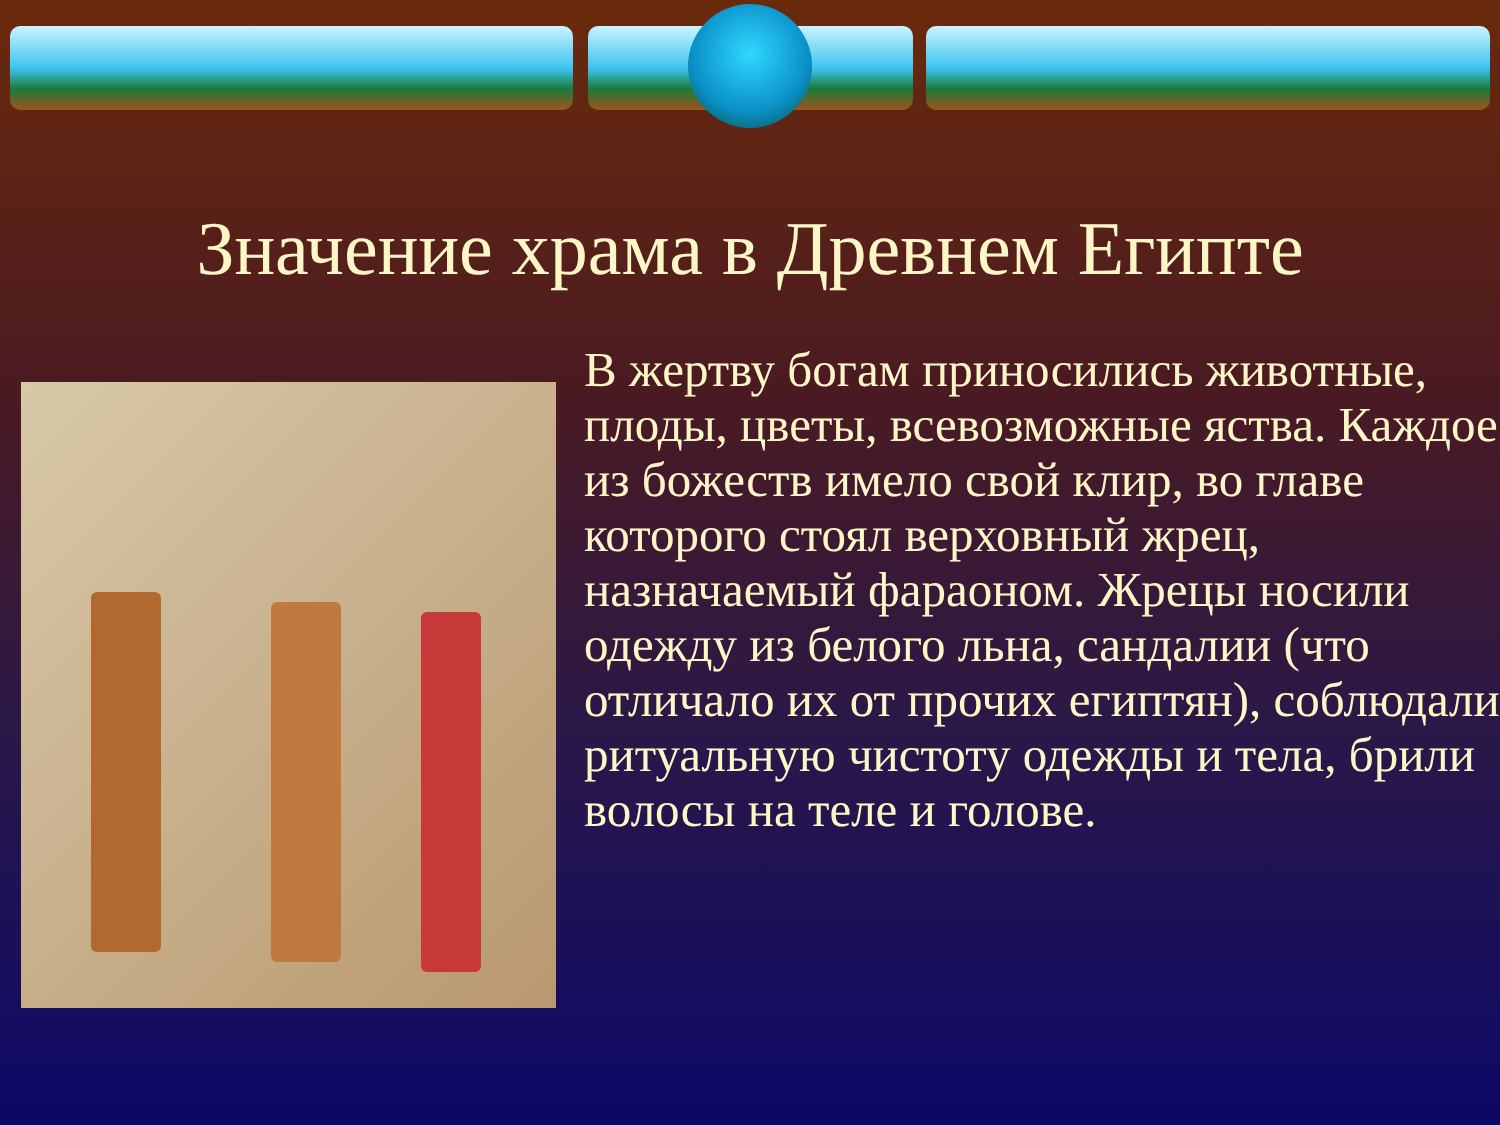Значение храма в Древнем Египте
В жертву богам приносились животные, плоды, цветы, всевозможные яства. Каждое из божеств имело свой клир, во главе которого стоял верховный жрец, назначаемый фараоном. Жрецы носили одежду из белого льна, сандалии (что отличало их от прочих египтян), соблюдали ритуальную чистоту одежды и тела, брили волосы на теле и голове.